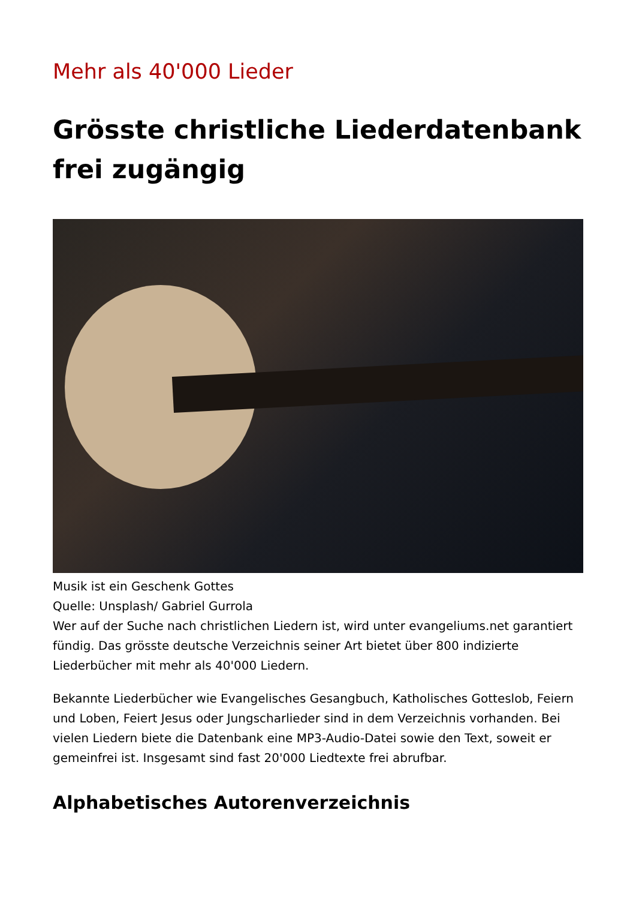Mehr als 40'000 Lieder
Grösste christliche Liederdatenbank frei zugängig
Musik ist ein Geschenk Gottes
Quelle: Unsplash/ Gabriel Gurrola
Wer auf der Suche nach christlichen Liedern ist, wird unter evangeliums.net garantiert fündig. Das grösste deutsche Verzeichnis seiner Art bietet über 800 indizierte Liederbücher mit mehr als 40'000 Liedern.
Bekannte Liederbücher wie Evangelisches Gesangbuch, Katholisches Gotteslob, Feiern und Loben, Feiert Jesus oder Jungscharlieder sind in dem Verzeichnis vorhanden. Bei vielen Liedern biete die Datenbank eine MP3-Audio-Datei sowie den Text, soweit er gemeinfrei ist. Insgesamt sind fast 20'000 Liedtexte frei abrufbar.
Alphabetisches Autorenverzeichnis